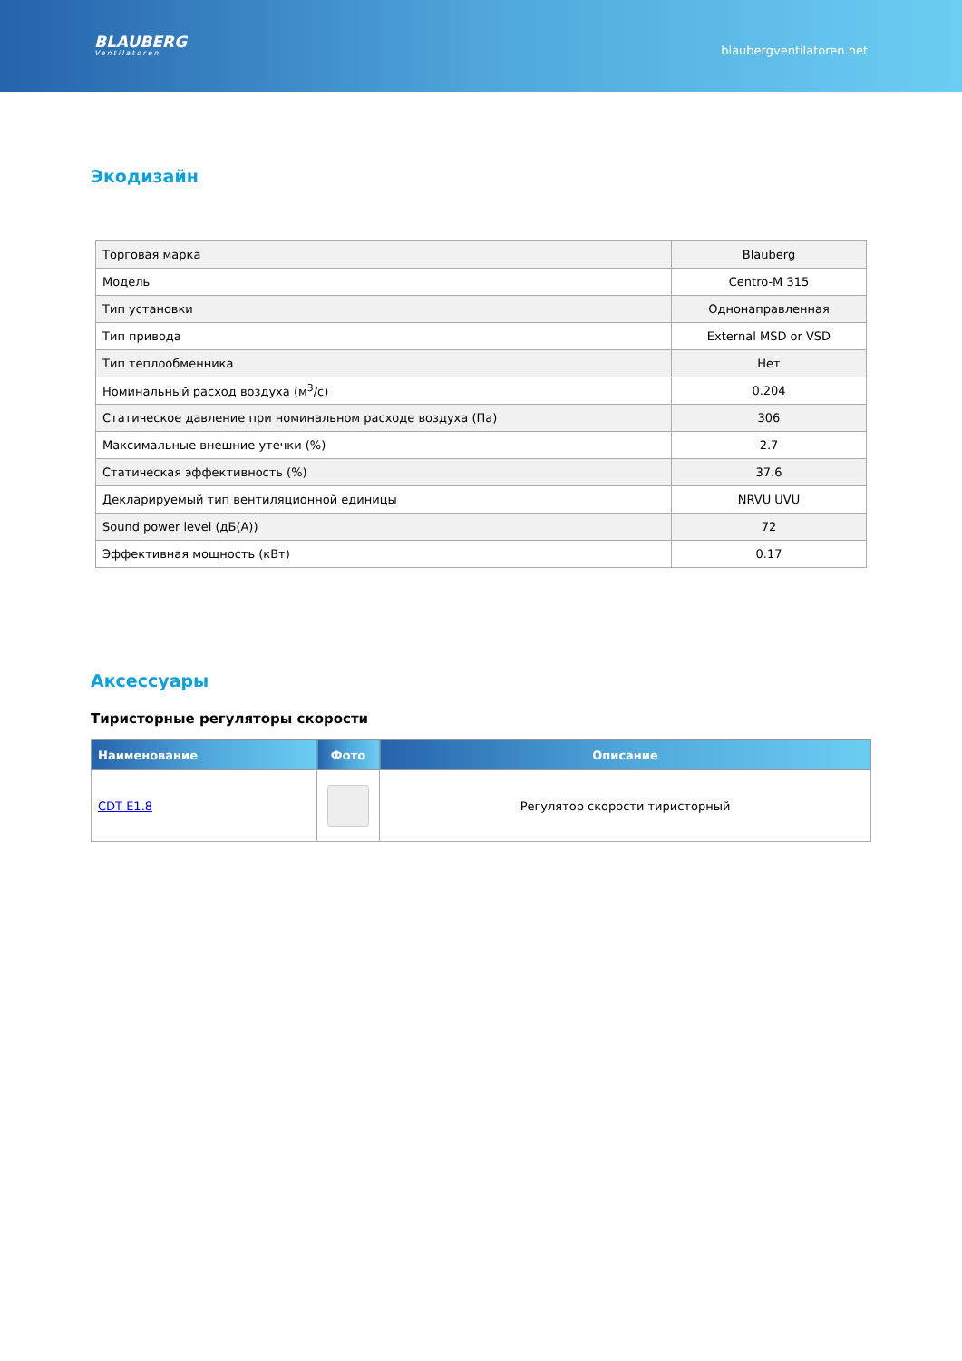BLAUBERG
Ventilatoren
blaubergventilatoren.net
Экодизайн
| Торговая марка | Blauberg |
| Модель | Centro-M 315 |
| Тип установки | Однонаправленная |
| Тип привода | External MSD or VSD |
| Тип теплообменника | Нет |
| Номинальный расход воздуха (м<sup>3</sup>/с) | 0.204 |
| Статическое давление при номинальном расходе воздуха (Па) | 306 |
| Максимальные внешние утечки (%) | 2.7 |
| Статическая эффективность (%) | 37.6 |
| Декларируемый тип вентиляционной единицы | NRVU UVU |
| Sound power level (дБ(A)) | 72 |
| Эффективная мощность (кВт) | 0.17 |
Аксессуары
Тиристорные регуляторы скорости
| Наименование | Фото | Описание |
| --- | --- | --- |
| CDT E1.8 | | Регулятор скорости тиристорный |